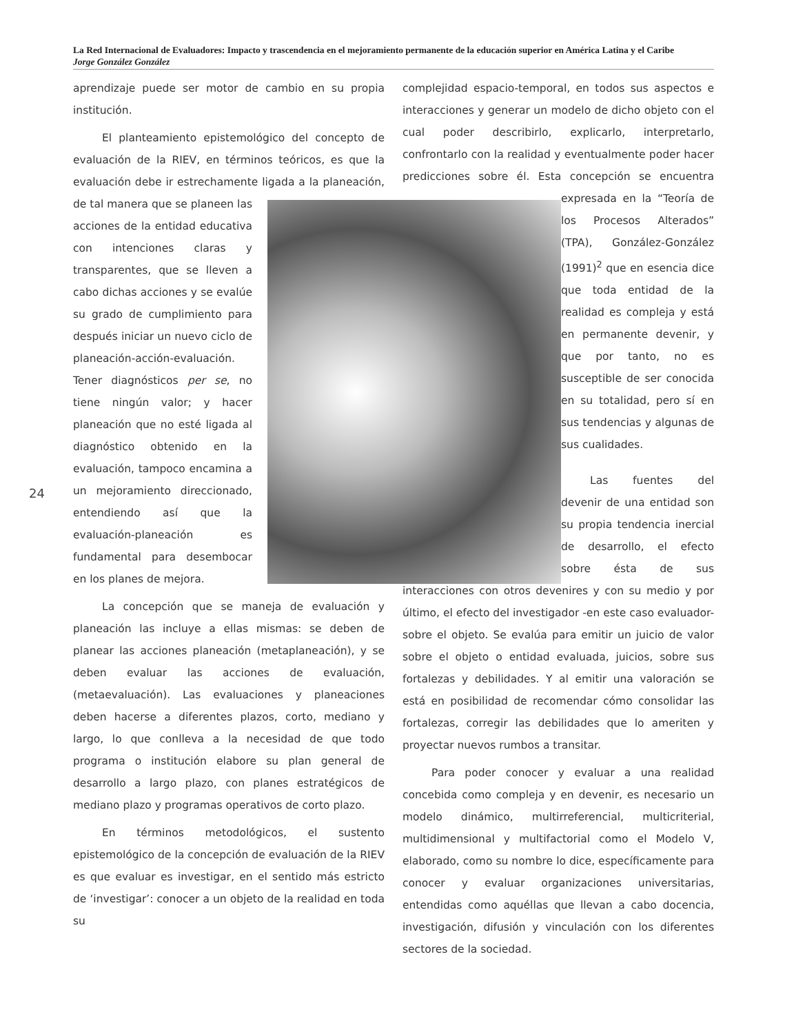La Red Internacional de Evaluadores: Impacto y trascendencia en el mejoramiento permanente de la educación superior en América Latina y el Caribe
Jorge González González
24
aprendizaje puede ser motor de cambio en su propia institución.
El planteamiento epistemológico del concepto de evaluación de la RIEV, en términos teóricos, es que la evaluación debe ir estrechamente ligada a la planeación, de tal manera que se planeen las acciones de la entidad educativa con intenciones claras y transparentes, que se lleven a cabo dichas acciones y se evalúe su grado de cumplimiento para después iniciar un nuevo ciclo de planeación-acción-evaluación. Tener diagnósticos per se, no tiene ningún valor; y hacer planeación que no esté ligada al diagnóstico obtenido en la evaluación, tampoco encamina a un mejoramiento direccionado, entendiendo así que la evaluación-planeación es fundamental para desembocar en los planes de mejora.
La concepción que se maneja de evaluación y planeación las incluye a ellas mismas: se deben de planear las acciones planeación (metaplaneación), y se deben evaluar las acciones de evaluación, (metaevaluación). Las evaluaciones y planeaciones deben hacerse a diferentes plazos, corto, mediano y largo, lo que conlleva a la necesidad de que todo programa o institución elabore su plan general de desarrollo a largo plazo, con planes estratégicos de mediano plazo y programas operativos de corto plazo.
En términos metodológicos, el sustento epistemológico de la concepción de evaluación de la RIEV es que evaluar es investigar, en el sentido más estricto de ‘investigar’: conocer a un objeto de la realidad en toda su
complejidad espacio-temporal, en todos sus aspectos e interacciones y generar un modelo de dicho objeto con el cual poder describirlo, explicarlo, interpretarlo, confrontarlo con la realidad y eventualmente poder hacer predicciones sobre él. Esta concepción se encuentra expresada en la “Teoría de los Procesos Alterados” (TPA), González-González (1991)<sup>2</sup> que en esencia dice que toda entidad de la realidad es compleja y está en permanente devenir, y que por tanto, no es susceptible de ser conocida en su totalidad, pero sí en sus tendencias y algunas de sus cualidades.
Las fuentes del devenir de una entidad son su propia tendencia inercial de desarrollo, el efecto sobre ésta de sus interacciones con otros devenires y con su medio y por último, el efecto del investigador -en este caso evaluador- sobre el objeto. Se evalúa para emitir un juicio de valor sobre el objeto o entidad evaluada, juicios, sobre sus fortalezas y debilidades. Y al emitir una valoración se está en posibilidad de recomendar cómo consolidar las fortalezas, corregir las debilidades que lo ameriten y proyectar nuevos rumbos a transitar.
Para poder conocer y evaluar a una realidad concebida como compleja y en devenir, es necesario un modelo dinámico, multirreferencial, multicriterial, multidimensional y multifactorial como el Modelo V, elaborado, como su nombre lo dice, específicamente para conocer y evaluar organizaciones universitarias, entendidas como aquéllas que llevan a cabo docencia, investigación, difusión y vinculación con los diferentes sectores de la sociedad.